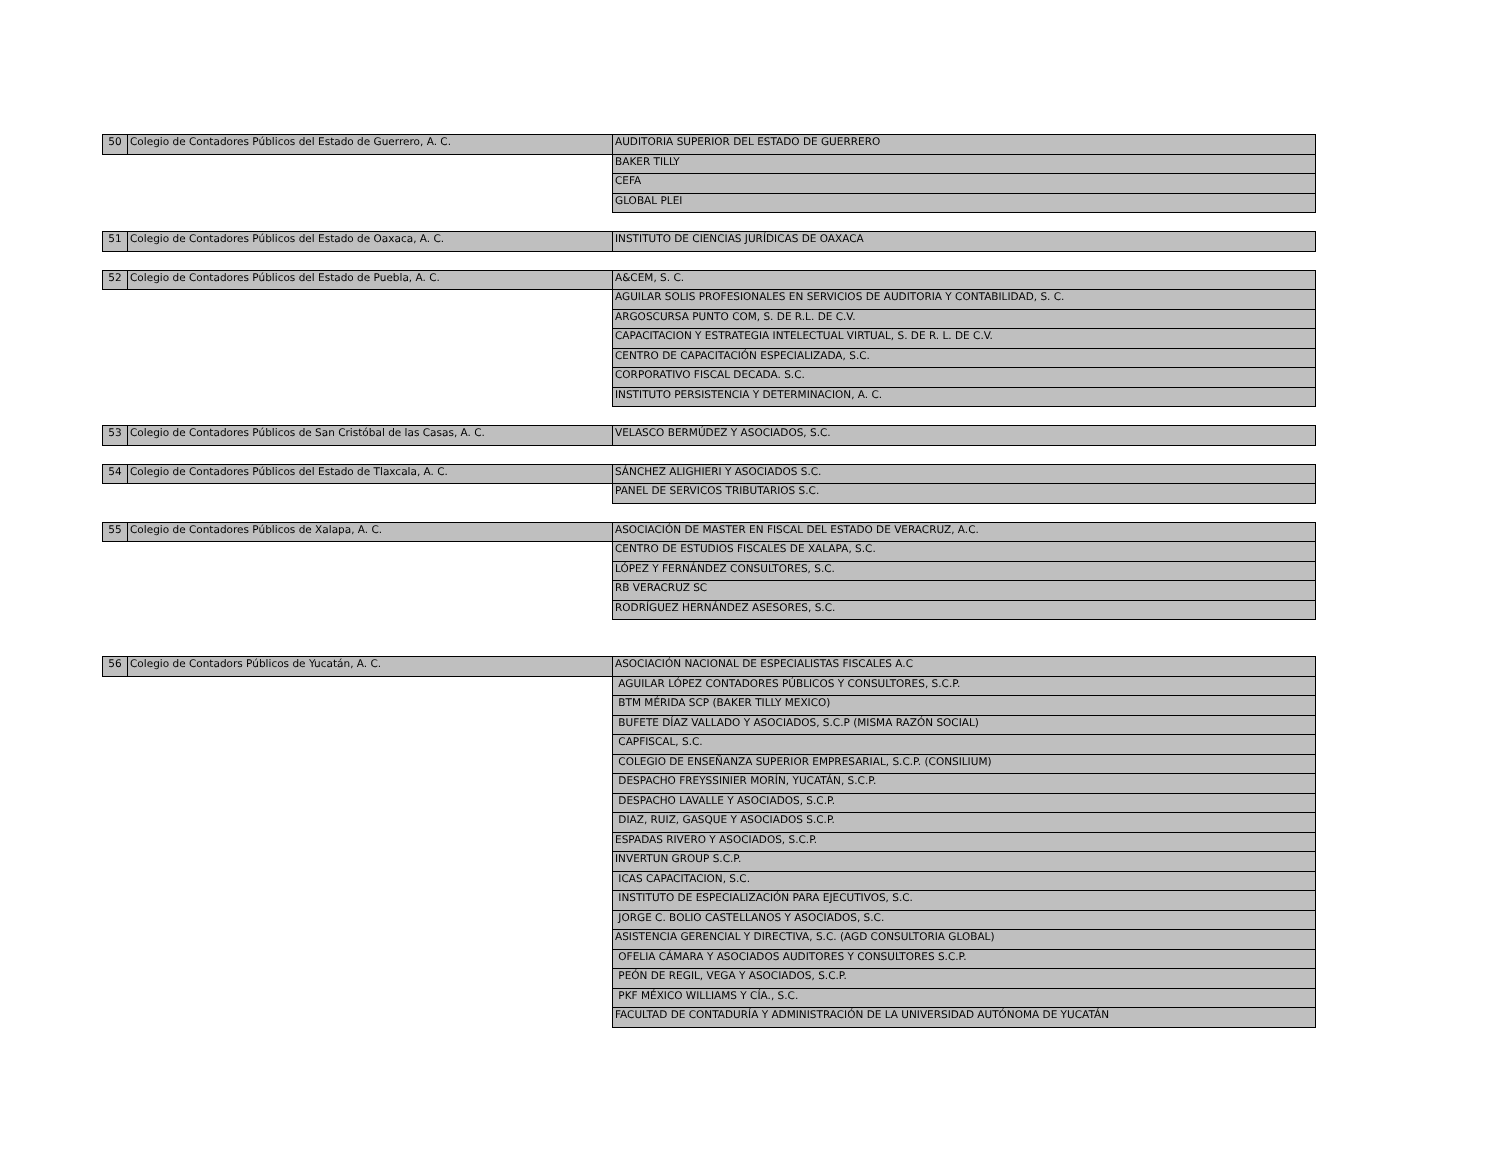| 50 | Colegio de Contadores Públicos del Estado de Guerrero, A. C. | AUDITORIA SUPERIOR DEL ESTADO DE GUERRERO |
| | | BAKER TILLY |
| | | CEFA |
| | | GLOBAL PLEI |
| 51 | Colegio de Contadores Públicos del Estado de Oaxaca, A. C. | INSTITUTO DE CIENCIAS JURÍDICAS DE OAXACA |
| 52 | Colegio de Contadores Públicos del Estado de Puebla, A. C. | A&CEM, S. C. |
| | | AGUILAR SOLIS PROFESIONALES EN SERVICIOS DE AUDITORIA Y CONTABILIDAD, S. C. |
| | | ARGOSCURSA PUNTO COM, S. DE R.L. DE C.V. |
| | | CAPACITACION Y ESTRATEGIA INTELECTUAL VIRTUAL, S. DE R. L. DE C.V. |
| | | CENTRO DE CAPACITACIÓN ESPECIALIZADA, S.C. |
| | | CORPORATIVO FISCAL DECADA. S.C. |
| | | INSTITUTO PERSISTENCIA Y DETERMINACION, A. C. |
| 53 | Colegio de Contadores Públicos de San Cristóbal de las Casas, A. C. | VELASCO BERMÚDEZ Y ASOCIADOS, S.C. |
| 54 | Colegio de Contadores Públicos del Estado de Tlaxcala, A. C. | SÁNCHEZ ALIGHIERI Y ASOCIADOS S.C. |
| | | PANEL DE SERVICOS TRIBUTARIOS S.C. |
| 55 | Colegio de Contadores Públicos de Xalapa, A. C. | ASOCIACIÓN DE MASTER EN FISCAL DEL ESTADO DE VERACRUZ, A.C. |
| | | CENTRO DE ESTUDIOS FISCALES DE XALAPA, S.C. |
| | | LÓPEZ Y FERNÁNDEZ CONSULTORES, S.C. |
| | | RB VERACRUZ SC |
| | | RODRÍGUEZ HERNÁNDEZ ASESORES, S.C. |
| 56 | Colegio de Contadors Públicos de Yucatán, A. C. | ASOCIACIÓN NACIONAL DE ESPECIALISTAS FISCALES A.C |
| | | AGUILAR LÓPEZ CONTADORES PÚBLICOS Y CONSULTORES, S.C.P. |
| | | BTM MÉRIDA SCP (BAKER TILLY MEXICO) |
| | | BUFETE DÍAZ VALLADO Y ASOCIADOS, S.C.P (MISMA RAZÓN SOCIAL) |
| | | CAPFISCAL, S.C. |
| | | COLEGIO DE ENSEÑANZA SUPERIOR EMPRESARIAL, S.C.P. (CONSILIUM) |
| | | DESPACHO FREYSSINIER MORÍN, YUCATÁN, S.C.P. |
| | | DESPACHO LAVALLE Y ASOCIADOS, S.C.P. |
| | | DIAZ, RUIZ, GASQUE Y ASOCIADOS S.C.P. |
| | | ESPADAS RIVERO Y ASOCIADOS, S.C.P. |
| | | INVERTUN GROUP S.C.P. |
| | | ICAS CAPACITACION, S.C. |
| | | INSTITUTO DE ESPECIALIZACIÓN PARA EJECUTIVOS, S.C. |
| | | JORGE C. BOLIO CASTELLANOS Y ASOCIADOS, S.C. |
| | | ASISTENCIA GERENCIAL Y DIRECTIVA, S.C. (AGD CONSULTORIA GLOBAL) |
| | | OFELIA CÁMARA Y ASOCIADOS AUDITORES Y CONSULTORES S.C.P. |
| | | PEÓN DE REGIL, VEGA Y ASOCIADOS, S.C.P. |
| | | PKF MÉXICO WILLIAMS Y CÍA., S.C. |
| | | FACULTAD DE CONTADURÍA Y ADMINISTRACIÓN DE LA UNIVERSIDAD AUTÓNOMA DE YUCATÁN |